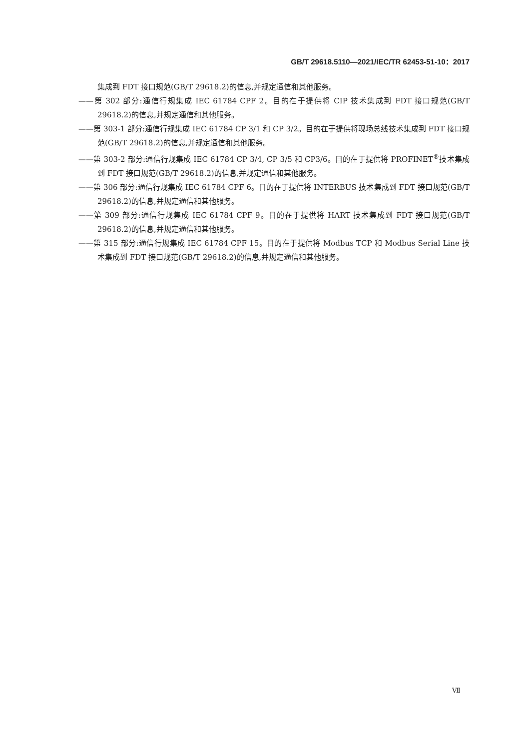GB/T 29618.5110—2021/IEC/TR 62453-51-10：2017
集成到 FDT 接口规范(GB/T 29618.2)的信息,并规定通信和其他服务。
——第 302 部分:通信行规集成 IEC 61784 CPF 2。目的在于提供将 CIP 技术集成到 FDT 接口规范(GB/T 29618.2)的信息,并规定通信和其他服务。
——第 303-1 部分:通信行规集成 IEC 61784 CP 3/1 和 CP 3/2。目的在于提供将现场总线技术集成到 FDT 接口规范(GB/T 29618.2)的信息,并规定通信和其他服务。
——第 303-2 部分:通信行规集成 IEC 61784 CP 3/4, CP 3/5 和 CP3/6。目的在于提供将 PROFINET<sup>®</sup>技术集成到 FDT 接口规范(GB/T 29618.2)的信息,并规定通信和其他服务。
——第 306 部分:通信行规集成 IEC 61784 CPF 6。目的在于提供将 INTERBUS 技术集成到 FDT 接口规范(GB/T 29618.2)的信息,并规定通信和其他服务。
——第 309 部分:通信行规集成 IEC 61784 CPF 9。目的在于提供将 HART 技术集成到 FDT 接口规范(GB/T 29618.2)的信息,并规定通信和其他服务。
——第 315 部分:通信行规集成 IEC 61784 CPF 15。目的在于提供将 Modbus TCP 和 Modbus Serial Line 技术集成到 FDT 接口规范(GB/T 29618.2)的信息,并规定通信和其他服务。
Ⅶ